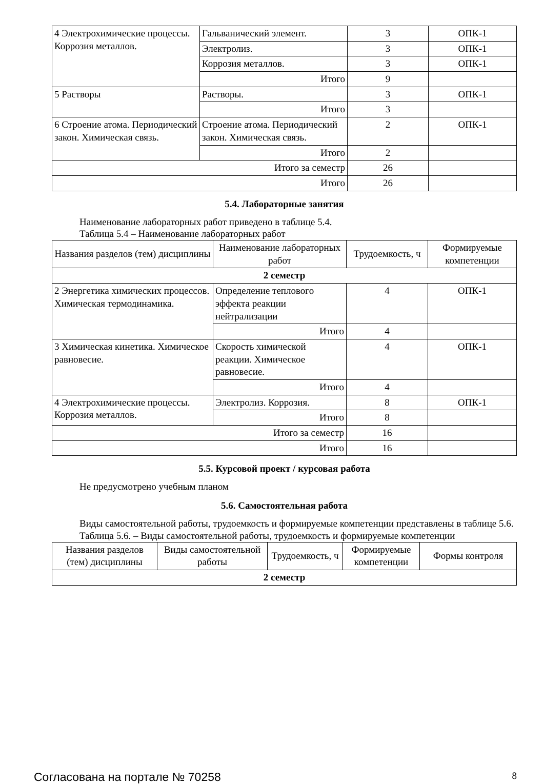| 4 Электрохимические процессы. Коррозия металлов. | Гальванический элемент. | 3 | ОПК-1 |
| | Электролиз. | 3 | ОПК-1 |
| | Коррозия металлов. | 3 | ОПК-1 |
| | Итого | 9 | |
| 5 Растворы | Растворы. | 3 | ОПК-1 |
| | Итого | 3 | |
| 6 Строение атома. Периодический закон. Химическая связь. | Строение атома. Периодический закон. Химическая связь. | 2 | ОПК-1 |
| | Итого | 2 | |
| Итого за семестр | | 26 | |
| Итого | | 26 | |
5.4. Лабораторные занятия
Наименование лабораторных работ приведено в таблице 5.4.
Таблица 5.4 – Наименование лабораторных работ
| Названия разделов (тем) дисциплины | Наименование лабораторных работ | Трудоемкость, ч | Формируемые компетенции |
| --- | --- | --- | --- |
| 2 семестр | | | |
| 2 Энергетика химических процессов. Химическая термодинамика. | Определение теплового эффекта реакции нейтрализации | 4 | ОПК-1 |
| | Итого | 4 | |
| 3 Химическая кинетика. Химическое равновесие. | Скорость химической реакции. Химическое равновесие. | 4 | ОПК-1 |
| | Итого | 4 | |
| 4 Электрохимические процессы. Коррозия металлов. | Электролиз. Коррозия. | 8 | ОПК-1 |
| | Итого | 8 | |
| Итого за семестр | | 16 | |
| Итого | | 16 | |
5.5. Курсовой проект / курсовая работа
Не предусмотрено учебным планом
5.6. Самостоятельная работа
Виды самостоятельной работы, трудоемкость и формируемые компетенции представлены в таблице 5.6.
Таблица 5.6. – Виды самостоятельной работы, трудоемкость и формируемые компетенции
| Названия разделов (тем) дисциплины | Виды самостоятельной работы | Трудоемкость, ч | Формируемые компетенции | Формы контроля |
| --- | --- | --- | --- | --- |
| 2 семестр | | | | |
Согласована на портале № 70258 8